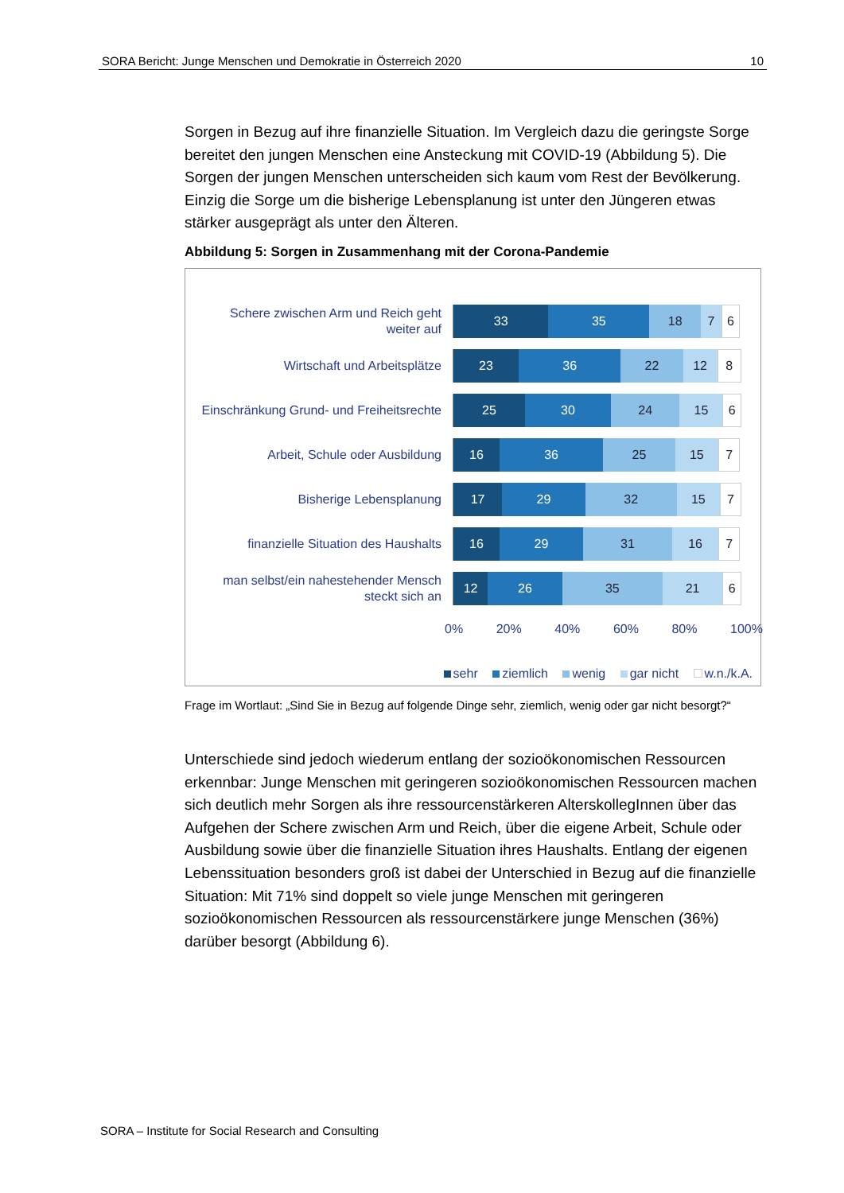SORA Bericht: Junge Menschen und Demokratie in Österreich 2020 10
Sorgen in Bezug auf ihre finanzielle Situation. Im Vergleich dazu die geringste Sorge bereitet den jungen Menschen eine Ansteckung mit COVID-19 (Abbildung 5). Die Sorgen der jungen Menschen unterscheiden sich kaum vom Rest der Bevölkerung. Einzig die Sorge um die bisherige Lebensplanung ist unter den Jüngeren etwas stärker ausgeprägt als unter den Älteren.
Abbildung 5: Sorgen in Zusammenhang mit der Corona-Pandemie
Schere zwischen Arm und Reich geht weiter auf
33 35 18 7 6
Wirtschaft und Arbeitsplätze
23 36 22 12 8
Einschränkung Grund- und Freiheitsrechte
25 30 24 15 6
Arbeit, Schule oder Ausbildung
16 36 25 15 7
Bisherige Lebensplanung
17 29 32 15 7
finanzielle Situation des Haushalts
16 29 31 16 7
man selbst/ein nahestehender Mensch steckt sich an
12 26 35 21 6
0% 20% 40% 60% 80% 100%
sehr ziemlich wenig gar nicht w.n./k.A.
Frage im Wortlaut: „Sind Sie in Bezug auf folgende Dinge sehr, ziemlich, wenig oder gar nicht besorgt?“
Unterschiede sind jedoch wiederum entlang der sozioökonomischen Ressourcen erkennbar: Junge Menschen mit geringeren sozioökonomischen Ressourcen machen sich deutlich mehr Sorgen als ihre ressourcenstärkeren AlterskollegInnen über das Aufgehen der Schere zwischen Arm und Reich, über die eigene Arbeit, Schule oder Ausbildung sowie über die finanzielle Situation ihres Haushalts. Entlang der eigenen Lebenssituation besonders groß ist dabei der Unterschied in Bezug auf die finanzielle Situation: Mit 71% sind doppelt so viele junge Menschen mit geringeren sozioökonomischen Ressourcen als ressourcenstärkere junge Menschen (36%) darüber besorgt (Abbildung 6).
SORA – Institute for Social Research and Consulting